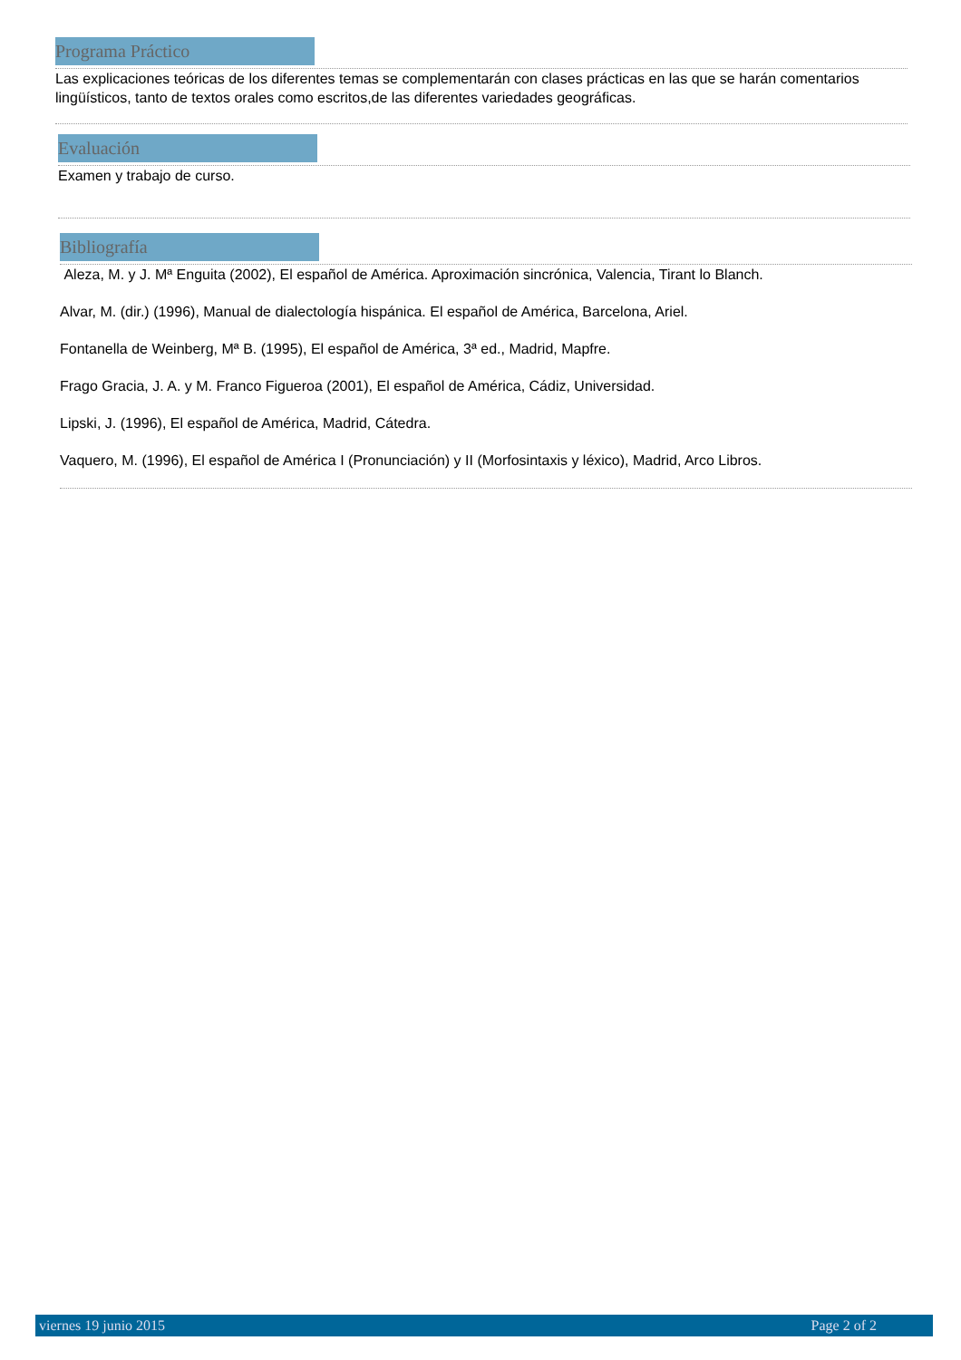Programa Práctico
Las explicaciones teóricas de los diferentes temas se complementarán con clases prácticas en las que se harán comentarios lingüísticos, tanto de textos orales como escritos,de las diferentes variedades geográficas.
Evaluación
Examen y trabajo de curso.
Bibliografía
Aleza, M. y J. Mª Enguita (2002), El español de América. Aproximación sincrónica, Valencia, Tirant lo Blanch.
Alvar, M. (dir.) (1996), Manual de dialectología hispánica. El español de América, Barcelona, Ariel.
Fontanella de Weinberg, Mª B. (1995), El español de América, 3ª ed., Madrid, Mapfre.
Frago Gracia, J. A. y M. Franco Figueroa (2001), El español de América, Cádiz, Universidad.
Lipski, J. (1996), El español de América, Madrid, Cátedra.
Vaquero, M. (1996), El español de América I (Pronunciación) y II (Morfosintaxis y léxico), Madrid, Arco Libros.
viernes 19 junio 2015 Page 2 of 2